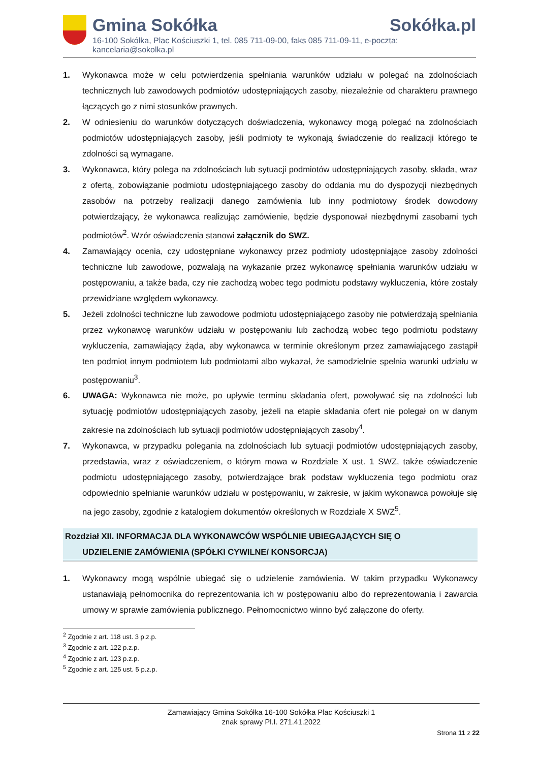Gmina Sokółka Sokółka.pl
16-100 Sokółka, Plac Kościuszki 1, tel. 085 711-09-00, faks 085 711-09-11, e-poczta: kancelaria@sokolka.pl
1. Wykonawca może w celu potwierdzenia spełniania warunków udziału w polegać na zdolnościach technicznych lub zawodowych podmiotów udostępniających zasoby, niezależnie od charakteru prawnego łączących go z nimi stosunków prawnych.
2. W odniesieniu do warunków dotyczących doświadczenia, wykonawcy mogą polegać na zdolnościach podmiotów udostępniających zasoby, jeśli podmioty te wykonają świadczenie do realizacji którego te zdolności są wymagane.
3. Wykonawca, który polega na zdolnościach lub sytuacji podmiotów udostępniających zasoby, składa, wraz z ofertą, zobowiązanie podmiotu udostępniającego zasoby do oddania mu do dyspozycji niezbędnych zasobów na potrzeby realizacji danego zamówienia lub inny podmiotowy środek dowodowy potwierdzający, że wykonawca realizując zamówienie, będzie dysponował niezbędnymi zasobami tych podmiotów<sup>2</sup>. Wzór oświadczenia stanowi załącznik do SWZ.
4. Zamawiający ocenia, czy udostępniane wykonawcy przez podmioty udostępniające zasoby zdolności techniczne lub zawodowe, pozwalają na wykazanie przez wykonawcę spełniania warunków udziału w postępowaniu, a także bada, czy nie zachodzą wobec tego podmiotu podstawy wykluczenia, które zostały przewidziane względem wykonawcy.
5. Jeżeli zdolności techniczne lub zawodowe podmiotu udostępniającego zasoby nie potwierdzają spełniania przez wykonawcę warunków udziału w postępowaniu lub zachodzą wobec tego podmiotu podstawy wykluczenia, zamawiający żąda, aby wykonawca w terminie określonym przez zamawiającego zastąpił ten podmiot innym podmiotem lub podmiotami albo wykazał, że samodzielnie spełnia warunki udziału w postępowaniu<sup>3</sup>.
6. UWAGA: Wykonawca nie może, po upływie terminu składania ofert, powoływać się na zdolności lub sytuację podmiotów udostępniających zasoby, jeżeli na etapie składania ofert nie polegał on w danym zakresie na zdolnościach lub sytuacji podmiotów udostępniających zasoby<sup>4</sup>.
7. Wykonawca, w przypadku polegania na zdolnościach lub sytuacji podmiotów udostępniających zasoby, przedstawia, wraz z oświadczeniem, o którym mowa w Rozdziale X ust. 1 SWZ, także oświadczenie podmiotu udostępniającego zasoby, potwierdzające brak podstaw wykluczenia tego podmiotu oraz odpowiednio spełnianie warunków udziału w postępowaniu, w zakresie, w jakim wykonawca powołuje się na jego zasoby, zgodnie z katalogiem dokumentów określonych w Rozdziale X SWZ<sup>5</sup>.
Rozdział XII. INFORMACJA DLA WYKONAWCÓW WSPÓLNIE UBIEGAJĄCYCH SIĘ O
UDZIELENIE ZAMÓWIENIA (SPÓŁKI CYWILNE/ KONSORCJA)
1. Wykonawcy mogą wspólnie ubiegać się o udzielenie zamówienia. W takim przypadku Wykonawcy ustanawiają pełnomocnika do reprezentowania ich w postępowaniu albo do reprezentowania i zawarcia umowy w sprawie zamówienia publicznego. Pełnomocnictwo winno być załączone do oferty.
<sup>2</sup> Zgodnie z art. 118 ust. 3 p.z.p.
<sup>3</sup> Zgodnie z art. 122 p.z.p.
<sup>4</sup> Zgodnie z art. 123 p.z.p.
<sup>5</sup> Zgodnie z art. 125 ust. 5 p.z.p.
Zamawiający Gmina Sokółka 16-100 Sokółka Plac Kościuszki 1
znak sprawy Pl.I. 271.41.2022
Strona 11 z 22